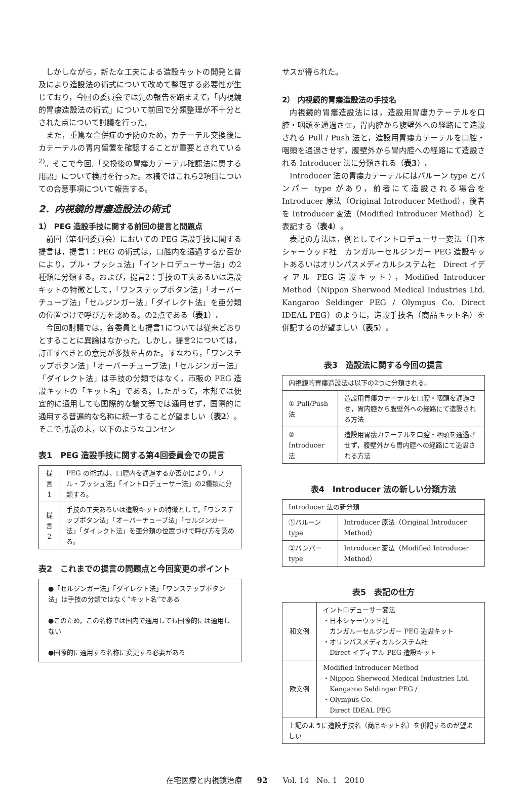しかしながら，新たな工夫による造設キットの開発と普及により造設法の術式について改めて整理する必要性が生じており，今回の委員会では先の報告を踏まえて，「内視鏡的胃瘻造設法の術式」について前回で分類整理が不十分とされた点について討議を行った。
また，重篤な合併症の予防のため，カテーテル交換後にカテーテルの胃内留置を確認することが重要とされている<sup>2)</sup>。そこで今回,「交換後の胃瘻カテーテル確認法に関する用語」について検討を行った。本稿ではこれら2項目についての合意事項について報告する。
2．内視鏡的胃瘻造設法の術式
1） PEG 造設手技に関する前回の提言と問題点
前回（第4回委員会）においての PEG 造設手技に関する提言は，提言1：PEG の術式は，口腔内を通過するか否かにより，プル・プッシュ法」「イントロデューサー法」の2種類に分類する。および，提言2：手技の工夫あるいは造設キットの特徴として，「ワンステップボタン法」「オーバーチューブ法」「セルジンガー法」「ダイレクト法」を亜分類の位置づけで呼び方を認める。の2点である（表1）。
今回の討議では，各委員とも提言1については従来どおりとすることに異論はなかった。しかし，提言2については，訂正すべきとの意見が多数を占めた。すなわち，「ワンステップボタン法」「オーバーチューブ法」「セルジンガー法」「ダイレクト法」は手技の分類ではなく，市販の PEG 造設キットの「キット名」である。したがって，本邦では便宜的に通用しても国際的な論文等では通用せず，国際的に通用する普遍的な名称に統一することが望ましい（表2）。そこで討議の末，以下のようなコンセン
表1　PEG 造設手技に関する第4回委員会での提言
| 提言 1 | PEG の術式は，口腔内を通過するか否かにより，「プル・プッシュ法」「イントロデューサー法」の2種類に分類する。 |
| 提言 2 | 手技の工夫あるいは造設キットの特徴として，「ワンステップボタン法」「オーバーチューブ法」「セルジンガー法」「ダイレクト法」を亜分類の位置づけで呼び方を認める。 |
表2　これまでの提言の問題点と今回変更のポイント
| ●「セルジンガー法」「ダイレクト法」「ワンステップボタン法」は手技の分類ではなく“キット名”である ●このため，この名称では国内で通用しても国際的には通用しない ●国際的に通用する名称に変更する必要がある |
サスが得られた。
2） 内視鏡的胃瘻造設法の手技名
内視鏡的胃瘻造設法には，造設用胃瘻カテーテルを口腔・咽頭を通過させ，胃内腔から腹壁外への経路にて造設される Pull / Push 法と，造設用胃瘻カテーテルを口腔・咽頭を通過させず，腹壁外から胃内腔への経路にて造設される Introducer 法に分類される（表3）。
Introducer 法の胃瘻カテーテルにはバルーン type とバンパー type があり，前者にて造設される場合を Introducer 原法（Original Introducer Method），後者を Introducer 変法（Modified Introducer Method）と表記する（表4）。
表記の方法は，例としてイントロデューサー変法（日本シャーウッド社　カンガルーセルジンガー PEG 造設キットあるいはオリンパスメディカルシステム社　Direct イディアル PEG 造設キット），Modified Introducer Method（Nippon Sherwood Medical Industries Ltd. Kangaroo Seldinger PEG / Olympus Co. Direct IDEAL PEG）のように，造設手技名（商品キット名）を併記するのが望ましい（表5）。
表3　造設法に関する今回の提言
| 内視鏡的胃瘻造設法は以下の2つに分類される。 | |
| ① Pull/Push 法 | 造設用胃瘻カテーテルを口腔・咽頭を通過させ，胃内腔から腹壁外への経路にて造設される方法 |
| ② Introducer 法 | 造設用胃瘻カテーテルを口腔・咽頭を通過させず，腹壁外から胃内腔への経路にて造設される方法 |
表4　Introducer 法の新しい分類方法
| Introducer 法の新分類 | |
| ①バルーン type | Introducer 原法（Original Introducer Method） |
| ②バンパー type | Introducer 変法（Modified Introducer Method） |
表5　表記の仕方
| 和文例 | イントロデューサー変法 ・日本シャーウッド社 カンガルーセルジンガー PEG 造設キット ・オリンパスメディカルシステム社 Direct イディアル PEG 造設キット |
| 欧文例 | Modified Introducer Method ・Nippon Sherwood Medical Industries Ltd. Kangaroo Seldinger PEG / ・Olympus Co. Direct IDEAL PEG |
| 上記のように造設手技名（商品キット名）を併記するのが望ましい | |
在宅医療と内視鏡治療　　92　　Vol. 14　No. 1　2010